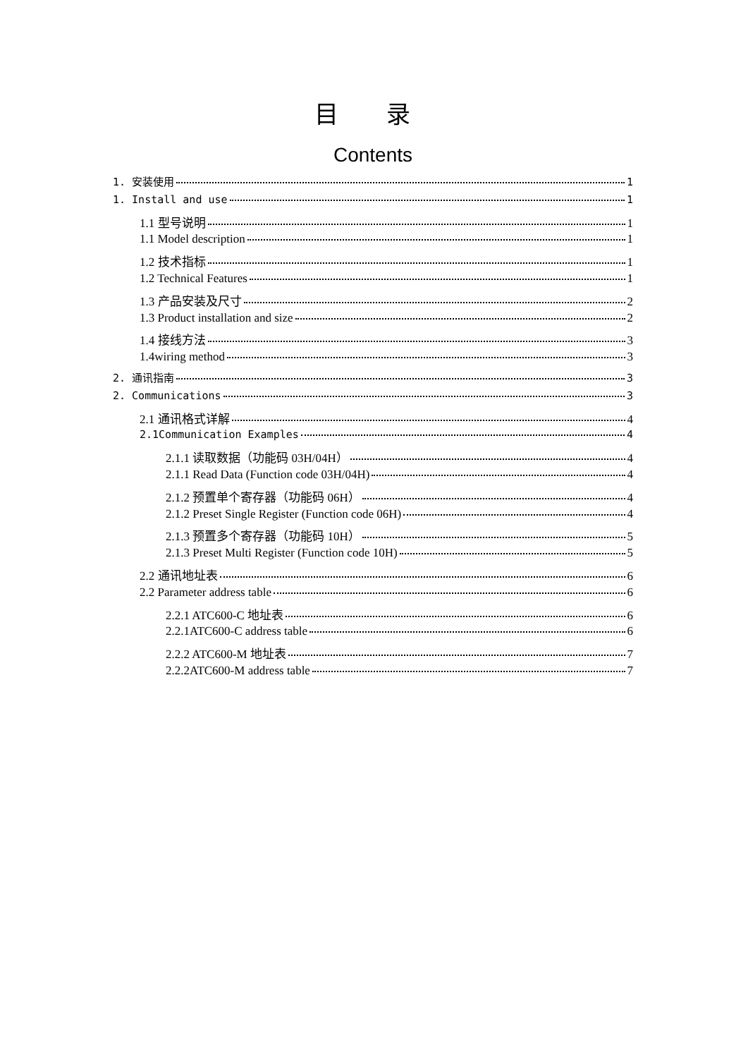目 录
Contents
1. 安装使用 1
1. Install and use 1
1.1 型号说明 1
1.1 Model description 1
1.2 技术指标 1
1.2 Technical Features 1
1.3 产品安装及尺寸 2
1.3 Product installation and size 2
1.4 接线方法 3
1.4wiring method 3
2. 通讯指南 3
2. Communications 3
2.1 通讯格式详解 4
2.1Communication Examples 4
2.1.1 读取数据（功能码 03H/04H） 4
2.1.1 Read Data (Function code 03H/04H) 4
2.1.2 预置单个寄存器（功能码 06H） 4
2.1.2 Preset Single Register (Function code 06H) 4
2.1.3 预置多个寄存器（功能码 10H） 5
2.1.3 Preset Multi Register (Function code 10H) 5
2.2 通讯地址表 6
2.2 Parameter address table 6
2.2.1 ATC600-C 地址表 6
2.2.1ATC600-C address table 6
2.2.2 ATC600-M 地址表 7
2.2.2ATC600-M address table 7